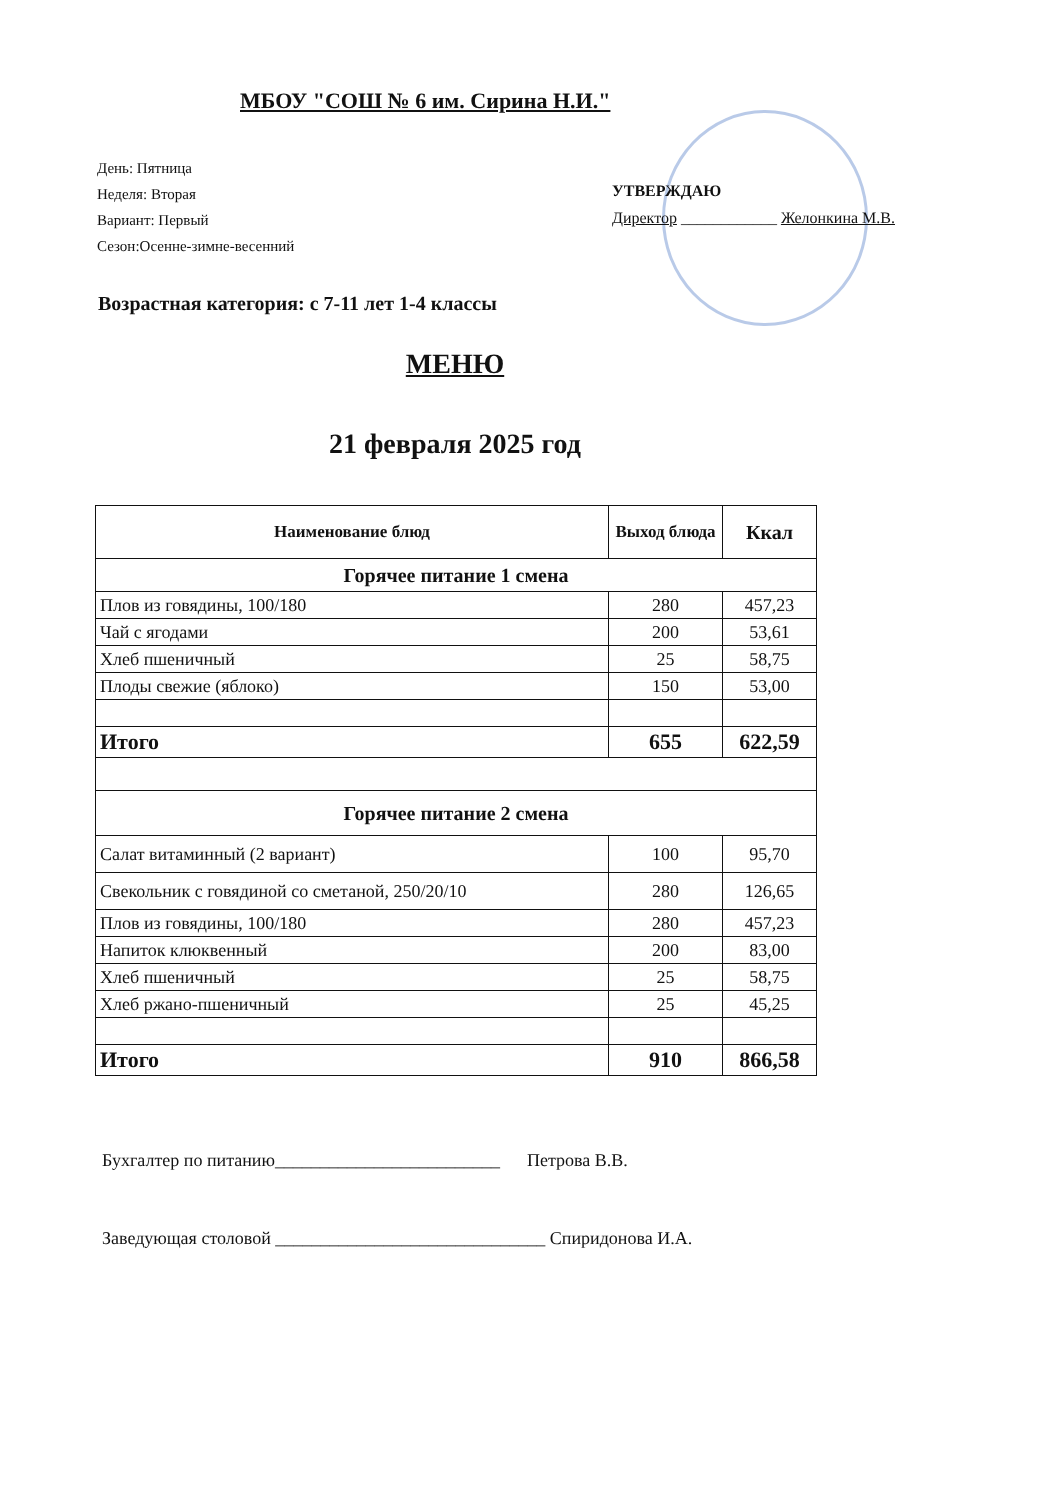МБОУ "СОШ № 6 им. Сирина Н.И."
День: Пятница
Неделя: Вторая
Вариант: Первый
Сезон:Осенне-зимне-весенний
УТВЕРЖДАЮ
Директор ____________ Желонкина М.В.
Возрастная категория: с 7-11 лет 1-4 классы
МЕНЮ
21 февраля 2025 год
| Наименование блюд | Выход блюда | Ккал |
| --- | --- | --- |
| Горячее питание 1 смена | | |
| Плов из говядины, 100/180 | 280 | 457,23 |
| Чай с ягодами | 200 | 53,61 |
| Хлеб пшеничный | 25 | 58,75 |
| Плоды свежие (яблоко) | 150 | 53,00 |
| Итого | 655 | 622,59 |
| Горячее питание 2 смена | | |
| Салат витаминный (2 вариант) | 100 | 95,70 |
| Свекольник с говядиной со сметаной, 250/20/10 | 280 | 126,65 |
| Плов из говядины, 100/180 | 280 | 457,23 |
| Напиток клюквенный | 200 | 83,00 |
| Хлеб пшеничный | 25 | 58,75 |
| Хлеб ржано-пшеничный | 25 | 45,25 |
| Итого | 910 | 866,58 |
Бухгалтер по питанию_________________________ Петрова В.В.
Заведующая столовой ______________________________ Спиридонова И.А.